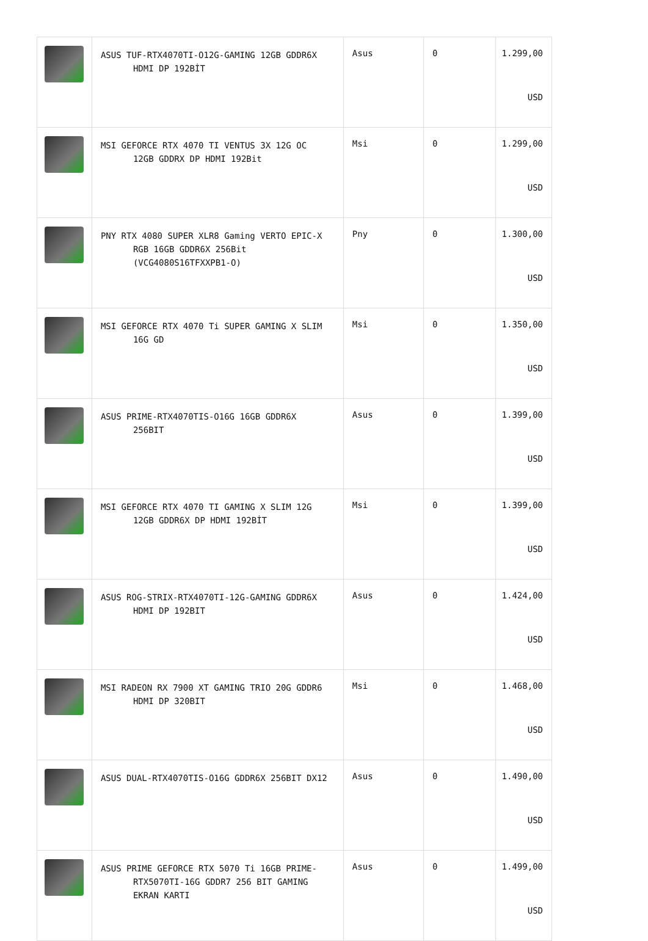| | ASUS TUF-RTX4070TI-O12G-GAMING 12GB GDDR6X HDMI DP 192BİT | Asus | 0 | 1.299,00 USD |
| | MSI GEFORCE RTX 4070 TI VENTUS 3X 12G OC 12GB GDDRX DP HDMI 192Bit | Msi | 0 | 1.299,00 USD |
| | PNY RTX 4080 SUPER XLR8 Gaming VERTO EPIC-X RGB 16GB GDDR6X 256Bit (VCG4080S16TFXXPB1-O) | Pny | 0 | 1.300,00 USD |
| | MSI GEFORCE RTX 4070 Ti SUPER GAMING X SLIM 16G GD | Msi | 0 | 1.350,00 USD |
| | ASUS PRIME-RTX4070TIS-O16G 16GB GDDR6X 256BIT | Asus | 0 | 1.399,00 USD |
| | MSI GEFORCE RTX 4070 TI GAMING X SLIM 12G 12GB GDDR6X DP HDMI 192BİT | Msi | 0 | 1.399,00 USD |
| | ASUS ROG-STRIX-RTX4070TI-12G-GAMING GDDR6X HDMI DP 192BIT | Asus | 0 | 1.424,00 USD |
| | MSI RADEON RX 7900 XT GAMING TRIO 20G GDDR6 HDMI DP 320BIT | Msi | 0 | 1.468,00 USD |
| | ASUS DUAL-RTX4070TIS-O16G GDDR6X 256BIT DX12 | Asus | 0 | 1.490,00 USD |
| | ASUS PRIME GEFORCE RTX 5070 Ti 16GB PRIME- RTX5070TI-16G GDDR7 256 BIT GAMING EKRAN KARTI | Asus | 0 | 1.499,00 USD |